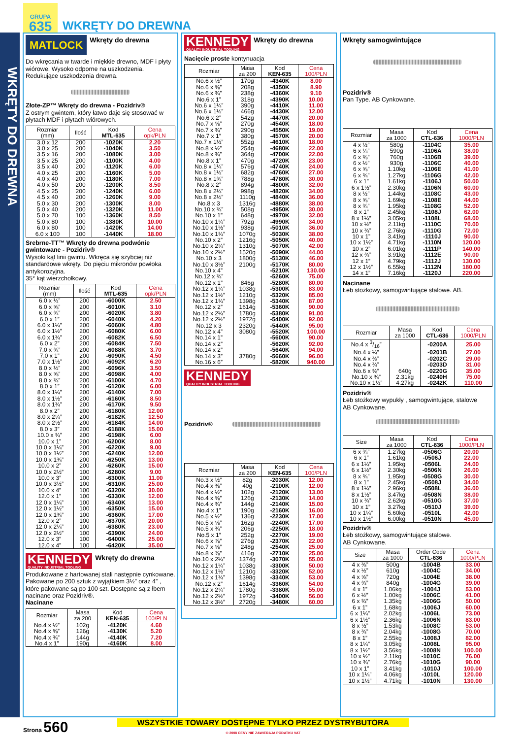GRUPA
635
WKRĘTY DO DREWNA
WKRĘTY DO DREWNA
MATLOCK
Wkręty do drewna
Do wkręcania w twarde i miękkie drewno, MDF i płyty wiórowe. Wysoko odporne na uszkodzenia. Redukujące uszkodzenia drewna.
Złote-ZP™ Wkręty do drewna - Pozidriv®
Z ostrym gwintem, który łatwo daje się stosować w płytach MDF i płytach wiórowych.
| Rozmiar (mm) | Ilość | Kod MTL-635 | Cena opk/PLN |
| --- | --- | --- | --- |
| 3.0 x 12 | 200 | -1020K | 2.20 |
| 3.0 x 25 | 200 | -1040K | 3.50 |
| 3.5 x 16 | 200 | -1080K | 3.00 |
| 3.5 x 25 | 200 | -1100K | 4.00 |
| 3.5 x 40 | 200 | -1120K | 6.00 |
| 4.0 x 25 | 200 | -1160K | 5.00 |
| 4.0 x 40 | 200 | -1180K | 7.00 |
| 4.0 x 50 | 200 | -1200K | 8.50 |
| 4.5 x 25 | 200 | -1240K | 6.00 |
| 4.5 x 40 | 200 | -1260K | 9.00 |
| 5.0 x 30 | 200 | -1300K | 8.00 |
| 5.0 x 40 | 200 | -1320K | 11.00 |
| 5.0 x 70 | 100 | -1360K | 8.50 |
| 5.0 x 80 | 100 | -1380K | 10.00 |
| 6.0 x 80 | 100 | -1420K | 14.00 |
| 6.0 x 100 | 100 | -1440K | 18.00 |
Srebrne-TT™ Wkręty do drewna podwónie gwintowane - Pozidriv®
Wysoki kąt linii gwintu. Wkręca się szybciej niż standardowe wkręty. Do pięciu mikronów powłoka antykorozyjna.
35° kąt wierzchołkowy.
| Rozmiar (mm) | Ilość | Kod MTL-635 | Cena opk/PLN |
| --- | --- | --- | --- |
| 6.0 x ½” | 200 | -6000K | 2.50 |
| 6.0 x ⅝” | 200 | -6010K | 3.10 |
| 6.0 x ¾” | 200 | -6020K | 3.80 |
| 6.0 x 1” | 200 | -6040K | 4.20 |
| 6.0 x 1¼” | 200 | -6060K | 4.80 |
| 6.0 x 1½” | 200 | -6080K | 6.00 |
| 6.0 x 1¾” | 200 | -6082K | 6.50 |
| 6.0 x 2” | 200 | -6084K | 7.50 |
| 7.0 x ¾” | 200 | -6088K | 3.70 |
| 7.0 x 1” | 200 | -6090K | 4.50 |
| 7.0 x 1½” | 200 | -6092K | 6.20 |
| 8.0 x ½” | 200 | -6096K | 3.50 |
| 8.0 x ⅝” | 200 | -6098K | 4.00 |
| 8.0 x ¾” | 200 | -6100K | 4.70 |
| 8.0 x 1” | 200 | -6120K | 6.00 |
| 8.0 x 1¼” | 200 | -6140K | 7.00 |
| 8.0 x 1½” | 200 | -6160K | 8.50 |
| 8.0 x 1¾” | 200 | -6170K | 9.50 |
| 8.0 x 2” | 200 | -6180K | 12.00 |
| 8.0 x 2¼” | 200 | -6182K | 12.50 |
| 8.0 x 2½” | 200 | -6184K | 14.00 |
| 8.0 x 3” | 200 | -6188K | 15.00 |
| 10.0 x ¾” | 200 | -6198K | 6.00 |
| 10.0 x 1” | 200 | -6200K | 8.00 |
| 10.0 x 1¼” | 200 | -6220K | 9.00 |
| 10.0 x 1½” | 200 | -6240K | 12.00 |
| 10.0 x 1¾” | 200 | -6250K | 13.00 |
| 10.0 x 2” | 200 | -6260K | 15.00 |
| 10.0 x 2½” | 100 | -6280K | 9.00 |
| 10.0 x 3” | 100 | -6300K | 11.00 |
| 10.0 x 3½” | 100 | -6310K | 25.00 |
| 10.0 x 4” | 100 | -6320K | 30.00 |
| 12.0 x 1” | 100 | -6330K | 12.00 |
| 12.0 x 1¼” | 100 | -6340K | 13.00 |
| 12.0 x 1½” | 100 | -6350K | 15.00 |
| 12.0 x 1¾” | 100 | -6360K | 17.00 |
| 12.0 x 2” | 100 | -6370K | 20.00 |
| 12.0 x 2¼” | 100 | -6380K | 23.00 |
| 12.0 x 2½” | 100 | -6390K | 24.00 |
| 12.0 x 3” | 100 | -6400K | 25.00 |
| 12.0 x 4” | 100 | -6420K | 35.00 |
KENNEDY QUALITY INDUSTRIAL TOOLING
Wkręty do drewna
Produkowane z hartowanej stali następnie cynkowane. Pakowane po 200 sztuk z wyjątkiem 3½” oraz 4” , które pakowane są po 100 szt. Dostępne są z łbem nacinane oraz Pozidriv®.
Nacinane
| Rozmiar | Masa za 200 | Kod KEN-635 | Cena 100/PLN |
| --- | --- | --- | --- |
| No.4 x ½” | 102g | -4120K | 4.60 |
| No.4 x ⅝” | 126g | -4130K | 5.20 |
| No.4 x ¾” | 144g | -4140K | 7.20 |
| No.4 x 1” | 190g | -4160K | 8.00 |
KENNEDY QUALITY INDUSTRIAL TOOLING
Wkręty do drewna
Nacięcie proste kontynuacja
| Rozmiar | Masa za 200 | Kod KEN-635 | Cena 100/PLN |
| --- | --- | --- | --- |
| No.6 x ½” | 170g | -4340K | 8.00 |
| No.6 x ⅝” | 208g | -4350K | 8.90 |
| No.6 x ¾” | 238g | -4360K | 9.10 |
| No.6 x 1” | 318g | -4390K | 10.00 |
| No.6 x 1¼” | 390g | -4410K | 11.00 |
| No.6 x 1½” | 466g | -4430K | 12.00 |
| No.6 x 2” | 542g | -4470K | 20.00 |
| No.7 x ⅝” | 270g | -4540K | 18.00 |
| No.7 x ¾” | 290g | -4550K | 19.00 |
| No.7 x 1” | 380g | -4570K | 20.00 |
| No.7 x 1½” | 552g | -4610K | 18.00 |
| No.8 x ½” | 254g | -4680K | 22.00 |
| No.8 x ¾” | 364g | -4700K | 22.00 |
| No.8 x 1” | 470g | -4720K | 23.00 |
| No.8 x 1¼” | 576g | -4740K | 24.00 |
| No.8 x 1½” | 682g | -4760K | 27.00 |
| No.8 x 1¾” | 788g | -4780K | 30.00 |
| No.8 x 2” | 894g | -4800K | 32.00 |
| No.8 x 2¼” | 998g | -4820K | 34.00 |
| No.8 x 2½” | 1110g | -4840K | 36.00 |
| No.8 x 3 | 1316g | -4880K | 38.00 |
| No.10 x ¾” | 508g | -4950K | 30.00 |
| No.10 x 1” | 648g | -4970K | 32.00 |
| No.10 x 1¼” | 792g | -4990K | 34.00 |
| No.10 x 1½” | 938g | -5010K | 36.00 |
| No.10 x 1¾” | 1070g | -5030K | 38.00 |
| No.10 x 2” | 1216g | -5050K | 40.00 |
| No.10 x 2¼” | 1310g | -5070K | 42.00 |
| No.10 x 2½” | 1520g | -5090K | 44.00 |
| No.10 x 3 | 1800g | -5130K | 46.00 |
| No.10 x 3½” | 2100g | -5170K | 80.00 |
| No.10 x 4” | | -5210K | 130.00 |
| No.12 x ¾” | | -5260K | 75.00 |
| No.12 x 1” | 846g | -5280K | 80.00 |
| No.12 x 1¼” | 1038g | -5300K | 83.00 |
| No.12 x 1½” | 1210g | -5320K | 85.00 |
| No.12 x 1¾” | 1398g | -5340K | 87.00 |
| No.12 x 2” | 1614g | -5360K | 90.00 |
| No.12 x 2¼” | 1780g | -5380K | 91.00 |
| No.12 x 2½” | 1972g | -5400K | 92.00 |
| No.12 x 3 | 2320g | -5440K | 95.00 |
| No.12 x 4” | 3080g | -5520K | 100.00 |
| No.14 x 1” | | -5600K | 90.00 |
| No.14 x 2” | | -5620K | 92.00 |
| No.14 x 2” | | -5640K | 94.00 |
| No.14 x 3” | 3780g | -5660K | 96.00 |
| No.16 x 6” | | -5820K | 940.00 |
KENNEDY QUALITY INDUSTRIAL TOOLING
Pozidriv®
| Rozmiar | Masa za 200 | Kod KEN-635 | Cena 100/PLN |
| --- | --- | --- | --- |
| No.3 x ½” | 82g | -2030K | 12.00 |
| No.4 x ⅜” | 40g | -2100K | 12.00 |
| No.4 x ½” | 102g | -2120K | 13.00 |
| No.4 x ⅝” | 126g | -2130K | 14.00 |
| No.4 x ¾” | 144g | -2140K | 15.00 |
| No.4 x 1” | 190g | -2160K | 16.00 |
| No.5 x ½” | 136g | -2230K | 17.00 |
| No.5 x ⅝” | 162g | -2240K | 17.00 |
| No.5 x ¾” | 206g | -2250K | 18.00 |
| No.5 x 1” | 252g | -2270K | 19.00 |
| No.6 x ⅞” | 276g | -2370K | 22.00 |
| No.7 x ⅝” | 248g | -2540K | 25.00 |
| No.8 x ⅞” | 416g | -2710K | 25.00 |
| No.10 x 2¼” | 1374g | -3070K | 55.00 |
| No.12 x 1¼” | 1038g | -3300K | 50.00 |
| No.12 x 1½” | 1210g | -3320K | 52.00 |
| No.12 x 1¾” | 1398g | -3340K | 53.00 |
| No.12 x 2” | 1614g | -3360K | 54.00 |
| No.12 x 2¼” | 1780g | -3380K | 55.00 |
| No.12 x 2½” | 1972g | -3400K | 56.00 |
| No.12 x 3½” | 2720g | -3480K | 60.00 |
Wkręty samogwintujące
Pozidriv®
Pan Type. AB Cynkowane.
| Rozmiar | Masa za 1000 | Kod CTL-636 | Cena 1000/PLN |
| --- | --- | --- | --- |
| 4 x ½” | 580g | -1104C | 35.00 |
| 6 x ¼” | 590g | -1106A | 38.00 |
| 6 x ⅜” | 760g | -1106B | 39.00 |
| 6 x ½” | 930g | -1106C | 40.00 |
| 6 x ⅝” | 1.10kg | -1106E | 41.00 |
| 6 x ¾” | 1.27kg | -1106G | 42.00 |
| 6 x 1” | 1.61kg | -1106J | 50.00 |
| 6 x 1½” | 2.30kg | -1106N | 60.00 |
| 8 x ½” | 1.44kg | -1108C | 43.00 |
| 8 x ⅝” | 1.69kg | -1108E | 44.00 |
| 8 x ¾” | 1.95kg | -1108G | 52.00 |
| 8 x 1” | 2.45kg | -1108J | 62.00 |
| 8 x 1¼” | 3.05kg | -1108L | 68.00 |
| 10 x ½” | 2.11kg | -1110C | 70.00 |
| 10 x ¾” | 2.76kg | -1110G | 72.00 |
| 10 x 1” | 3.41kg | -1110J | 90.00 |
| 10 x 1½” | 4.71kg | -1110N | 120.00 |
| 10 x 2” | 6.01kg | -1111P | 140.00 |
| 12 x ¾” | 3.91kg | -1112E | 90.00 |
| 12 x 1” | 4.79kg | -1112J | 130.00 |
| 12 x 1½” | 6.55kg | -1112N | 180.00 |
| 14 x 1” | 7.16kg | -1120J | 220.00 |
Nacinane
Łeb stożkowy, samogwintujące stalowe. AB.
| Rozmiar | Masa za 1000 | Kod CTL-636 | Cena 1000/PLN |
| --- | --- | --- | --- |
| No.4 x 3/16” | | -0200A | 25.00 |
| No.4 x ¼” | | -0201B | 27.00 |
| No.4 x ⅜” | | -0202C | 29.00 |
| No.4 x ¾” | | -0203D | 31.00 |
| No.6 x ⅜” | 640g | -0220G | 35.00 |
| No.10 x ¾” | 2.31kg | -0240H | 75.00 |
| No.10 x 1½” | 4.27kg | -0242K | 110.00 |
Pozidriv®
Łeb stożkowy wypukły , samogwintujące, stalowe
AB Cynkowane.
| Size | Masa za 1000 | Kod CTL-636 | Cena 1000/PLN |
| --- | --- | --- | --- |
| 6 x ¾” | 1.27kg | -0506G | 20.00 |
| 6 x 1” | 1.61kg | -0506J | 22.00 |
| 6 x 1¼” | 1.95kg | -0506L | 24.00 |
| 6 x 1½” | 2.30kg | -0506N | 26.00 |
| 8 x ¾” | 1.95kg | -0508G | 30.00 |
| 8 x 1” | 2.45kg | -0508J | 34.00 |
| 8 x 1¼” | 2.96kg | -0508L | 36.00 |
| 8 x 1½” | 3.47kg | -0508N | 38.00 |
| 10 x ¾” | 2.62kg | -0510G | 37.00 |
| 10 x 1” | 3.27kg | -0510J | 39.00 |
| 10 x 1¼” | 5.60kg | -0510L | 42.00 |
| 10 x 1½” | 6.00kg | -0510N | 45.00 |
Pozidriv®
Łeb stożkowy, samogwintujące stalowe.
AB Cynkowane.
| Size | Masa za 1000 | Order Code CTL-636 | Cena 1000/PLN |
| --- | --- | --- | --- |
| 4 x ⅜” | 500g | -1004B | 33.00 |
| 4 x ½” | 610g | -1004C | 34.00 |
| 4 x ⅝” | 720g | -1004E | 38.00 |
| 4 x ¾” | 840g | -1004G | 39.00 |
| 4 x 1” | 1.06kg | -1004J | 53.00 |
| 6 x ½” | 1.00kg | -1006C | 41.00 |
| 6 x ¾” | 1.35kg | -1006G | 50.00 |
| 6 x 1” | 1.68kg | -1006J | 60.00 |
| 6 x 1¼” | 2.02kg | -1006L | 73.00 |
| 6 x 1½” | 2.36kg | -1006N | 83.00 |
| 8 x ½” | 1.53kg | -1008C | 53.00 |
| 8 x ¾” | 2.04kg | -1008G | 70.00 |
| 8 x 1” | 2.55kg | -1008J | 82.00 |
| 8 x 1¼” | 3.05kg | -1008L | 95.00 |
| 8 x 1½” | 3.56kg | -1008N | 100.00 |
| 10 x ½” | 2.11kg | -1010C | 76.00 |
| 10 x ¾” | 2.76kg | -1010G | 90.00 |
| 10 x 1” | 3.41kg | -1010J | 100.00 |
| 10 x 1¼” | 4.06kg | -1010L | 120.00 |
| 10 x 1½” | 4.71kg | -1010N | 130.00 |
Strona 560
WSZYSTKIE TOWARY DOSTĘPNE TYLKO PRZEZ DYSTRYBUTORA
© 2008 CENY NIE ZAWIERAJA PODATKU VAT